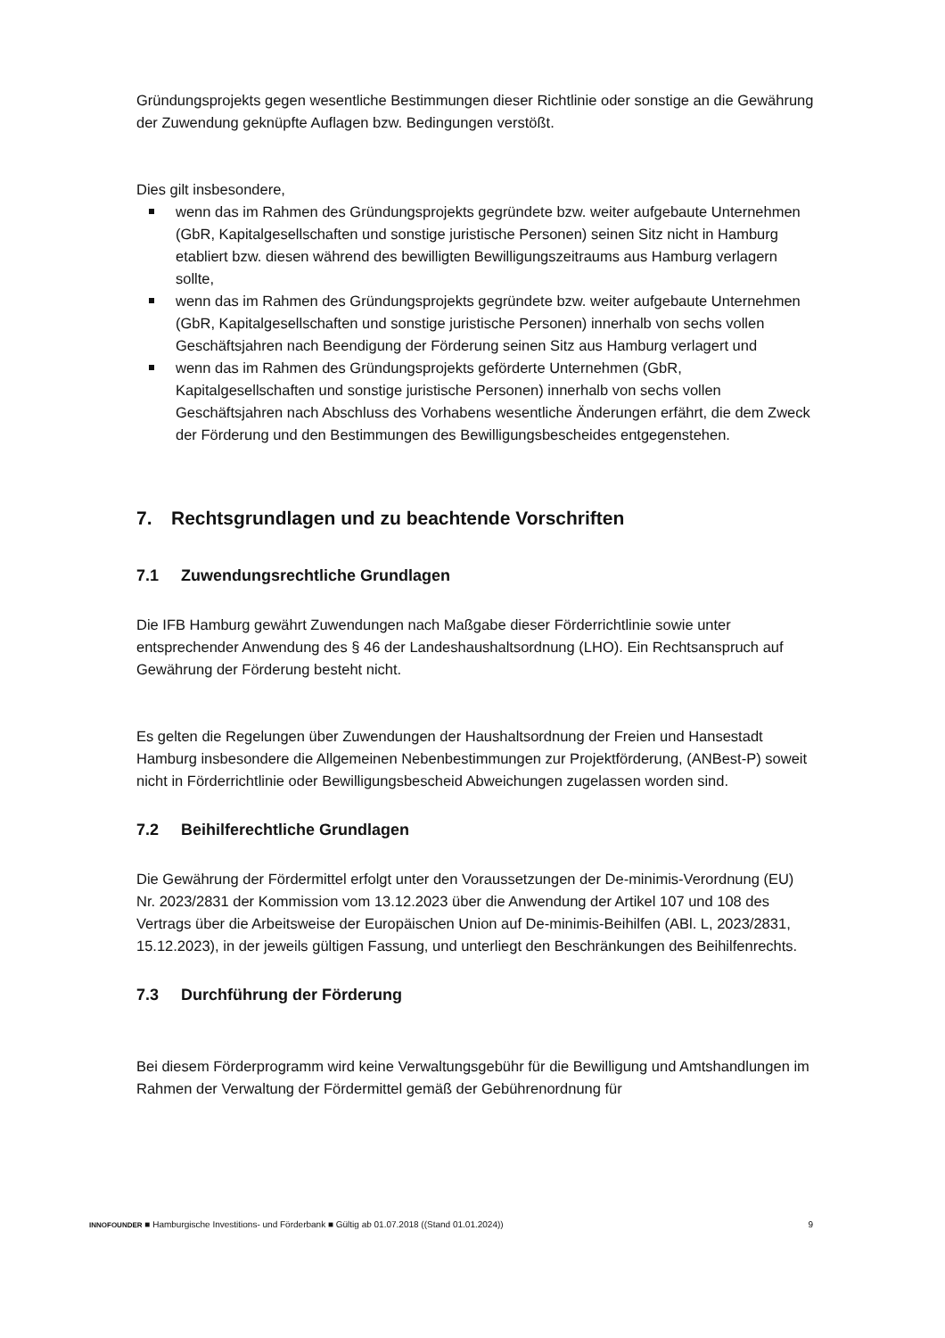Gründungsprojekts gegen wesentliche Bestimmungen dieser Richtlinie oder sonstige an die Gewährung der Zuwendung geknüpfte Auflagen bzw. Bedingungen verstößt.
Dies gilt insbesondere,
wenn das im Rahmen des Gründungsprojekts gegründete bzw. weiter aufgebaute Unternehmen (GbR, Kapitalgesellschaften und sonstige juristische Personen) seinen Sitz nicht in Hamburg etabliert bzw. diesen während des bewilligten Bewilligungszeitraums aus Hamburg verlagern sollte,
wenn das im Rahmen des Gründungsprojekts gegründete bzw. weiter aufgebaute Unternehmen (GbR, Kapitalgesellschaften und sonstige juristische Personen) innerhalb von sechs vollen Geschäftsjahren nach Beendigung der Förderung seinen Sitz aus Hamburg verlagert und
wenn das im Rahmen des Gründungsprojekts geförderte Unternehmen (GbR, Kapitalgesellschaften und sonstige juristische Personen) innerhalb von sechs vollen Geschäftsjahren nach Abschluss des Vorhabens wesentliche Änderungen erfährt, die dem Zweck der Förderung und den Bestimmungen des Bewilligungsbescheides entgegenstehen.
7. Rechtsgrundlagen und zu beachtende Vorschriften
7.1 Zuwendungsrechtliche Grundlagen
Die IFB Hamburg gewährt Zuwendungen nach Maßgabe dieser Förderrichtlinie sowie unter entsprechender Anwendung des § 46 der Landeshaushaltsordnung (LHO). Ein Rechtsanspruch auf Gewährung der Förderung besteht nicht.
Es gelten die Regelungen über Zuwendungen der Haushaltsordnung der Freien und Hansestadt Hamburg insbesondere die Allgemeinen Nebenbestimmungen zur Projektförderung, (ANBest-P) soweit nicht in Förderrichtlinie oder Bewilligungsbescheid Abweichungen zugelassen worden sind.
7.2 Beihilferechtliche Grundlagen
Die Gewährung der Fördermittel erfolgt unter den Voraussetzungen der De-minimis-Verordnung (EU) Nr. 2023/2831 der Kommission vom 13.12.2023 über die Anwendung der Artikel 107 und 108 des Vertrags über die Arbeitsweise der Europäischen Union auf De-minimis-Beihilfen (ABl. L, 2023/2831, 15.12.2023), in der jeweils gültigen Fassung, und unterliegt den Beschränkungen des Beihilfenrechts.
7.3 Durchführung der Förderung
Bei diesem Förderprogramm wird keine Verwaltungsgebühr für die Bewilligung und Amtshandlungen im Rahmen der Verwaltung der Fördermittel gemäß der Gebührenordnung für
INNOFOUNDER ■ Hamburgische Investitions- und Förderbank ■ Gültig ab 01.07.2018 ((Stand 01.01.2024)) 9